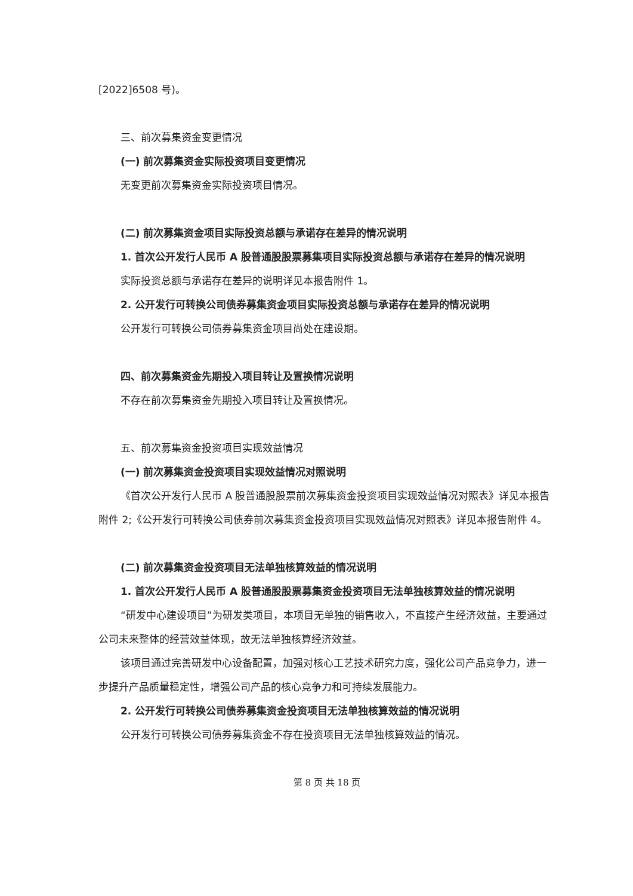[2022]6508 号)。
三、前次募集资金变更情况
(一) 前次募集资金实际投资项目变更情况
无变更前次募集资金实际投资项目情况。
(二) 前次募集资金项目实际投资总额与承诺存在差异的情况说明
1. 首次公开发行人民币 A 股普通股股票募集项目实际投资总额与承诺存在差异的情况说明
实际投资总额与承诺存在差异的说明详见本报告附件 1。
2. 公开发行可转换公司债券募集资金项目实际投资总额与承诺存在差异的情况说明
公开发行可转换公司债券募集资金项目尚处在建设期。
四、前次募集资金先期投入项目转让及置换情况说明
不存在前次募集资金先期投入项目转让及置换情况。
五、前次募集资金投资项目实现效益情况
(一) 前次募集资金投资项目实现效益情况对照说明
《首次公开发行人民币 A 股普通股股票前次募集资金投资项目实现效益情况对照表》详见本报告附件 2;《公开发行可转换公司债券前次募集资金投资项目实现效益情况对照表》详见本报告附件 4。
(二) 前次募集资金投资项目无法单独核算效益的情况说明
1. 首次公开发行人民币 A 股普通股股票募集资金投资项目无法单独核算效益的情况说明
“研发中心建设项目”为研发类项目，本项目无单独的销售收入，不直接产生经济效益，主要通过公司未来整体的经营效益体现，故无法单独核算经济效益。
该项目通过完善研发中心设备配置，加强对核心工艺技术研究力度，强化公司产品竞争力，进一步提升产品质量稳定性，增强公司产品的核心竞争力和可持续发展能力。
2. 公开发行可转换公司债券募集资金投资项目无法单独核算效益的情况说明
公开发行可转换公司债券募集资金不存在投资项目无法单独核算效益的情况。
第 8 页 共 18 页